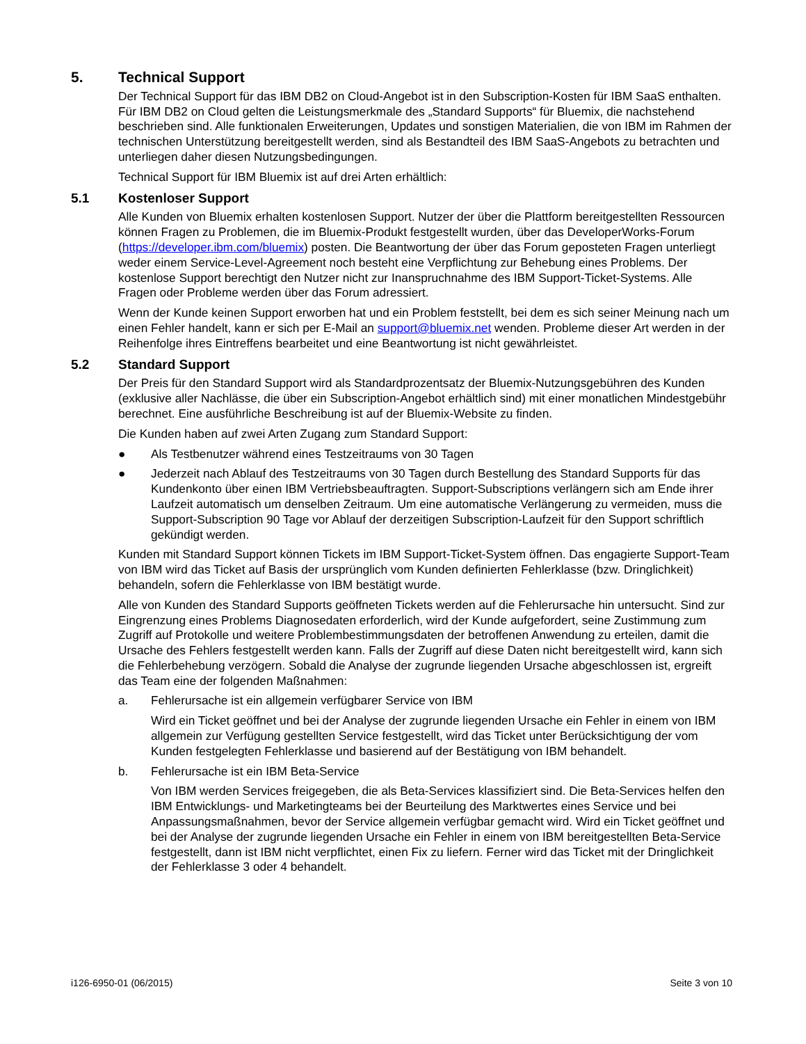5. Technical Support
Der Technical Support für das IBM DB2 on Cloud-Angebot ist in den Subscription-Kosten für IBM SaaS enthalten. Für IBM DB2 on Cloud gelten die Leistungsmerkmale des „Standard Supports“ für Bluemix, die nachstehend beschrieben sind. Alle funktionalen Erweiterungen, Updates und sonstigen Materialien, die von IBM im Rahmen der technischen Unterstützung bereitgestellt werden, sind als Bestandteil des IBM SaaS-Angebots zu betrachten und unterliegen daher diesen Nutzungsbedingungen.
Technical Support für IBM Bluemix ist auf drei Arten erhältlich:
5.1 Kostenloser Support
Alle Kunden von Bluemix erhalten kostenlosen Support. Nutzer der über die Plattform bereitgestellten Ressourcen können Fragen zu Problemen, die im Bluemix-Produkt festgestellt wurden, über das DeveloperWorks-Forum (https://developer.ibm.com/bluemix) posten. Die Beantwortung der über das Forum geposteten Fragen unterliegt weder einem Service-Level-Agreement noch besteht eine Verpflichtung zur Behebung eines Problems. Der kostenlose Support berechtigt den Nutzer nicht zur Inanspruchnahme des IBM Support-Ticket-Systems. Alle Fragen oder Probleme werden über das Forum adressiert.
Wenn der Kunde keinen Support erworben hat und ein Problem feststellt, bei dem es sich seiner Meinung nach um einen Fehler handelt, kann er sich per E-Mail an support@bluemix.net wenden. Probleme dieser Art werden in der Reihenfolge ihres Eintreffens bearbeitet und eine Beantwortung ist nicht gewährleistet.
5.2 Standard Support
Der Preis für den Standard Support wird als Standardprozentsatz der Bluemix-Nutzungsgebühren des Kunden (exklusive aller Nachlässe, die über ein Subscription-Angebot erhältlich sind) mit einer monatlichen Mindestgebühr berechnet. Eine ausführliche Beschreibung ist auf der Bluemix-Website zu finden.
Die Kunden haben auf zwei Arten Zugang zum Standard Support:
● Als Testbenutzer während eines Testzeitraums von 30 Tagen
● Jederzeit nach Ablauf des Testzeitraums von 30 Tagen durch Bestellung des Standard Supports für das Kundenkonto über einen IBM Vertriebsbeauftragten. Support-Subscriptions verlängern sich am Ende ihrer Laufzeit automatisch um denselben Zeitraum. Um eine automatische Verlängerung zu vermeiden, muss die Support-Subscription 90 Tage vor Ablauf der derzeitigen Subscription-Laufzeit für den Support schriftlich gekündigt werden.
Kunden mit Standard Support können Tickets im IBM Support-Ticket-System öffnen. Das engagierte Support-Team von IBM wird das Ticket auf Basis der ursprünglich vom Kunden definierten Fehlerklasse (bzw. Dringlichkeit) behandeln, sofern die Fehlerklasse von IBM bestätigt wurde.
Alle von Kunden des Standard Supports geöffneten Tickets werden auf die Fehlerursache hin untersucht. Sind zur Eingrenzung eines Problems Diagnosedaten erforderlich, wird der Kunde aufgefordert, seine Zustimmung zum Zugriff auf Protokolle und weitere Problembestimmungsdaten der betroffenen Anwendung zu erteilen, damit die Ursache des Fehlers festgestellt werden kann. Falls der Zugriff auf diese Daten nicht bereitgestellt wird, kann sich die Fehlerbehebung verzögern. Sobald die Analyse der zugrunde liegenden Ursache abgeschlossen ist, ergreift das Team eine der folgenden Maßnahmen:
a. Fehlerursache ist ein allgemein verfügbarer Service von IBM
Wird ein Ticket geöffnet und bei der Analyse der zugrunde liegenden Ursache ein Fehler in einem von IBM allgemein zur Verfügung gestellten Service festgestellt, wird das Ticket unter Berücksichtigung der vom Kunden festgelegten Fehlerklasse und basierend auf der Bestätigung von IBM behandelt.
b. Fehlerursache ist ein IBM Beta-Service
Von IBM werden Services freigegeben, die als Beta-Services klassifiziert sind. Die Beta-Services helfen den IBM Entwicklungs- und Marketingteams bei der Beurteilung des Marktwertes eines Service und bei Anpassungsmaßnahmen, bevor der Service allgemein verfügbar gemacht wird. Wird ein Ticket geöffnet und bei der Analyse der zugrunde liegenden Ursache ein Fehler in einem von IBM bereitgestellten Beta-Service festgestellt, dann ist IBM nicht verpflichtet, einen Fix zu liefern. Ferner wird das Ticket mit der Dringlichkeit der Fehlerklasse 3 oder 4 behandelt.
i126-6950-01 (06/2015) Seite 3 von 10